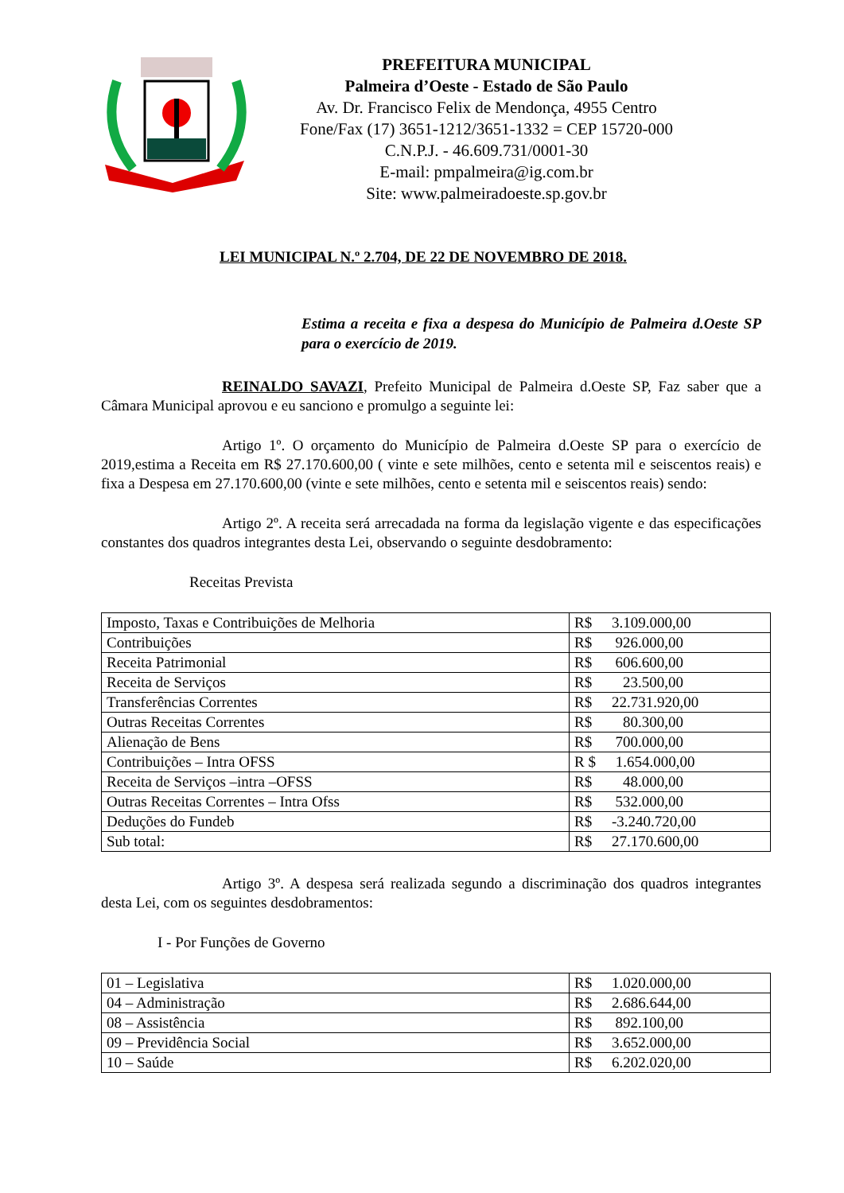PREFEITURA MUNICIPAL
Palmeira d’Oeste - Estado de São Paulo
Av. Dr. Francisco Felix de Mendonça, 4955 Centro
Fone/Fax (17) 3651-1212/3651-1332 = CEP 15720-000
C.N.P.J. - 46.609.731/0001-30
E-mail: pmpalmeira@ig.com.br
Site: www.palmeiradoeste.sp.gov.br
LEI MUNICIPAL N.º 2.704, DE 22 DE NOVEMBRO DE 2018.
Estima a receita e fixa a despesa do Município de Palmeira d.Oeste SP para o exercício de 2019.
REINALDO SAVAZI, Prefeito Municipal de Palmeira d.Oeste SP, Faz saber que a Câmara Municipal aprovou e eu sanciono e promulgo a seguinte lei:
Artigo 1º. O orçamento do Município de Palmeira d.Oeste SP para o exercício de 2019,estima a Receita em R$ 27.170.600,00 ( vinte e sete milhões, cento e setenta mil e seiscentos reais) e fixa a Despesa em 27.170.600,00 (vinte e sete milhões, cento e setenta mil e seiscentos reais) sendo:
Artigo 2º. A receita será arrecadada na forma da legislação vigente e das especificações constantes dos quadros integrantes desta Lei, observando o seguinte desdobramento:
Receitas Prevista
| Imposto, Taxas e Contribuições de Melhoria | R$ 3.109.000,00 |
| Contribuições | R$ 926.000,00 |
| Receita Patrimonial | R$ 606.600,00 |
| Receita de Serviços | R$ 23.500,00 |
| Transferências Correntes | R$ 22.731.920,00 |
| Outras Receitas Correntes | R$ 80.300,00 |
| Alienação de Bens | R$ 700.000,00 |
| Contribuições – Intra OFSS | R $ 1.654.000,00 |
| Receita de Serviços –intra –OFSS | R$ 48.000,00 |
| Outras Receitas Correntes – Intra Ofss | R$ 532.000,00 |
| Deduções do Fundeb | R$ -3.240.720,00 |
| Sub total: | R$ 27.170.600,00 |
Artigo 3º. A despesa será realizada segundo a discriminação dos quadros integrantes desta Lei, com os seguintes desdobramentos:
I - Por Funções de Governo
| 01 – Legislativa | R$ 1.020.000,00 |
| 04 – Administração | R$ 2.686.644,00 |
| 08 – Assistência | R$ 892.100,00 |
| 09 – Previdência Social | R$ 3.652.000,00 |
| 10 – Saúde | R$ 6.202.020,00 |